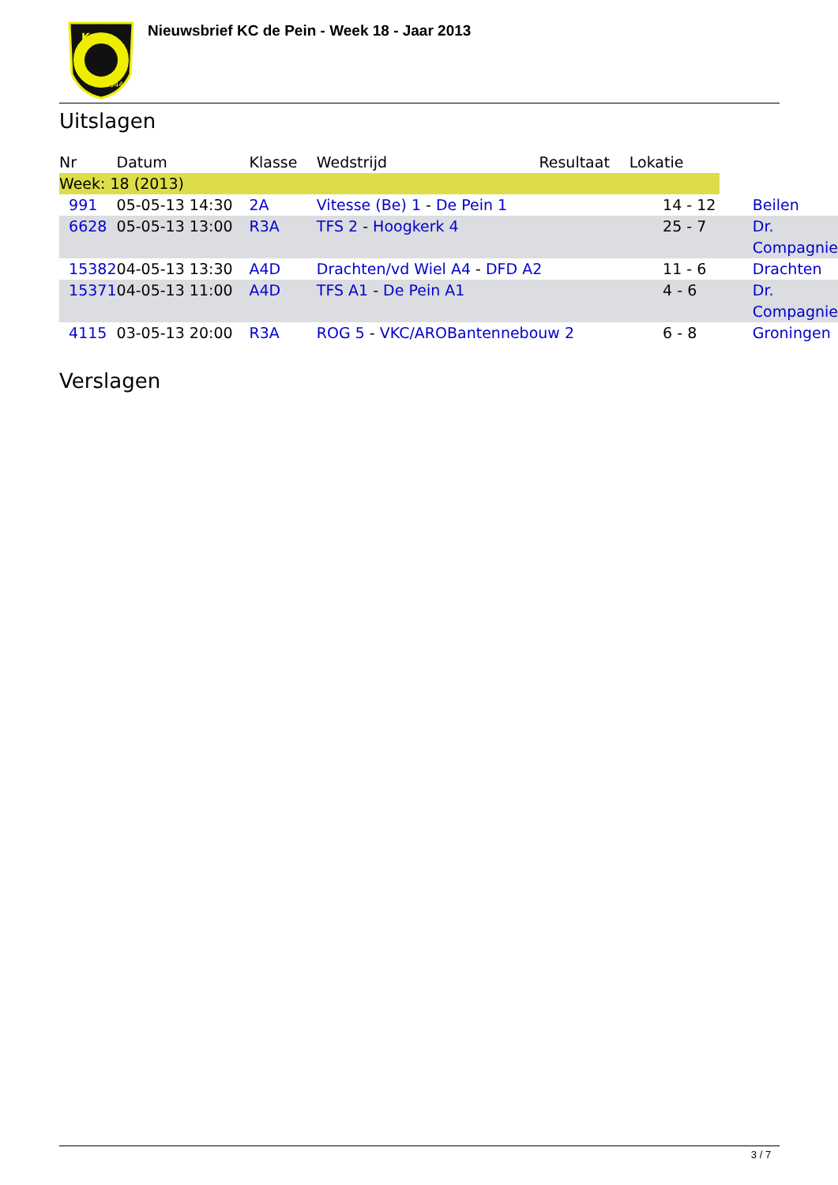Kc
1944
Nieuwsbrief KC de Pein - Week 18 - Jaar 2013
Uitslagen
| Nr | Datum | Klasse | Wedstrijd | Resultaat | Lokatie | |
| --- | --- | --- | --- | --- | --- | --- |
| Week: 18 (2013) | | | | | | |
| 991 | 05-05-13 14:30 | 2A | Vitesse (Be) 1 - De Pein 1 | | 14 - 12 | Beilen |
| 6628 | 05-05-13 13:00 | R3A | TFS 2 - Hoogkerk 4 | | 25 - 7 | Dr. Compagnie |
| 15382 | 04-05-13 13:30 | A4D | Drachten/vd Wiel A4 - DFD A2 | | 11 - 6 | Drachten |
| 15371 | 04-05-13 11:00 | A4D | TFS A1 - De Pein A1 | | 4 - 6 | Dr. Compagnie |
| 4115 | 03-05-13 20:00 | R3A | ROG 5 - VKC/AROBantennebouw 2 | | 6 - 8 | Groningen |
Verslagen
3 / 7